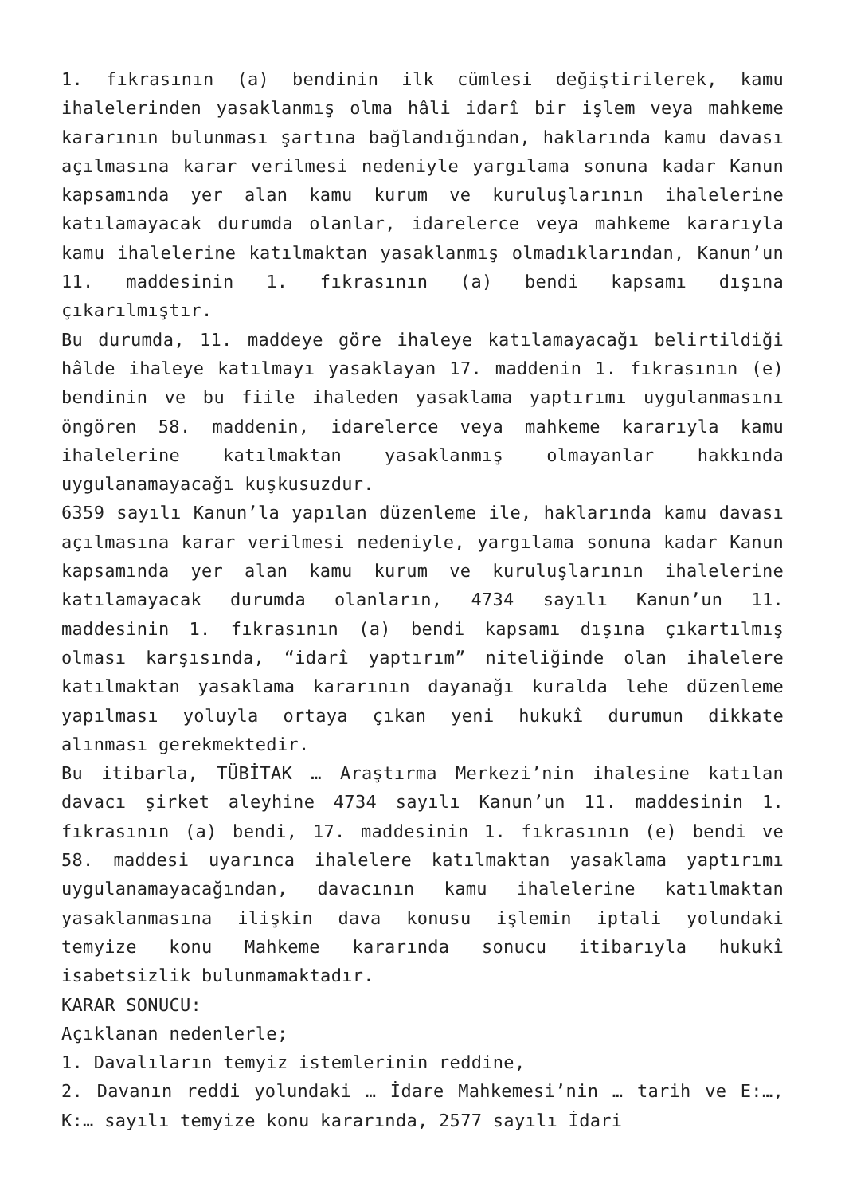1. fıkrasının (a) bendinin ilk cümlesi değiştirilerek, kamu ihalelerinden yasaklanmış olma hâli idarî bir işlem veya mahkeme kararının bulunması şartına bağlandığından, haklarında kamu davası açılmasına karar verilmesi nedeniyle yargılama sonuna kadar Kanun kapsamında yer alan kamu kurum ve kuruluşlarının ihalelerine katılamayacak durumda olanlar, idarelerce veya mahkeme kararıyla kamu ihalelerine katılmaktan yasaklanmış olmadıklarından, Kanun’un 11. maddesinin 1. fıkrasının (a) bendi kapsamı dışına çıkarılmıştır.
Bu durumda, 11. maddeye göre ihaleye katılamayacağı belirtildiği hâlde ihaleye katılmayı yasaklayan 17. maddenin 1. fıkrasının (e) bendinin ve bu fiile ihaleden yasaklama yaptırımı uygulanmasını öngören 58. maddenin, idarelerce veya mahkeme kararıyla kamu ihalelerine katılmaktan yasaklanmış olmayanlar hakkında uygulanamayacağı kuşkusuzdur.
6359 sayılı Kanun’la yapılan düzenleme ile, haklarında kamu davası açılmasına karar verilmesi nedeniyle, yargılama sonuna kadar Kanun kapsamında yer alan kamu kurum ve kuruluşlarının ihalelerine katılamayacak durumda olanların, 4734 sayılı Kanun’un 11. maddesinin 1. fıkrasının (a) bendi kapsamı dışına çıkartılmış olması karşısında, “idarî yaptırım” niteliğinde olan ihalelere katılmaktan yasaklama kararının dayanağı kuralda lehe düzenleme yapılması yoluyla ortaya çıkan yeni hukukî durumun dikkate alınması gerekmektedir.
Bu itibarla, TÜBİTAK … Araştırma Merkezi’nin ihalesine katılan davacı şirket aleyhine 4734 sayılı Kanun’un 11. maddesinin 1. fıkrasının (a) bendi, 17. maddesinin 1. fıkrasının (e) bendi ve 58. maddesi uyarınca ihalelere katılmaktan yasaklama yaptırımı uygulanamayacağından, davacının kamu ihalelerine katılmaktan yasaklanmasına ilişkin dava konusu işlemin iptali yolundaki temyize konu Mahkeme kararında sonucu itibarıyla hukukî isabetsizlik bulunmamaktadır.
KARAR SONUCU:
Açıklanan nedenlerle;
1. Davalıların temyiz istemlerinin reddine,
2. Davanın reddi yolundaki … İdare Mahkemesi’nin … tarih ve E:…, K:… sayılı temyize konu kararında, 2577 sayılı İdari